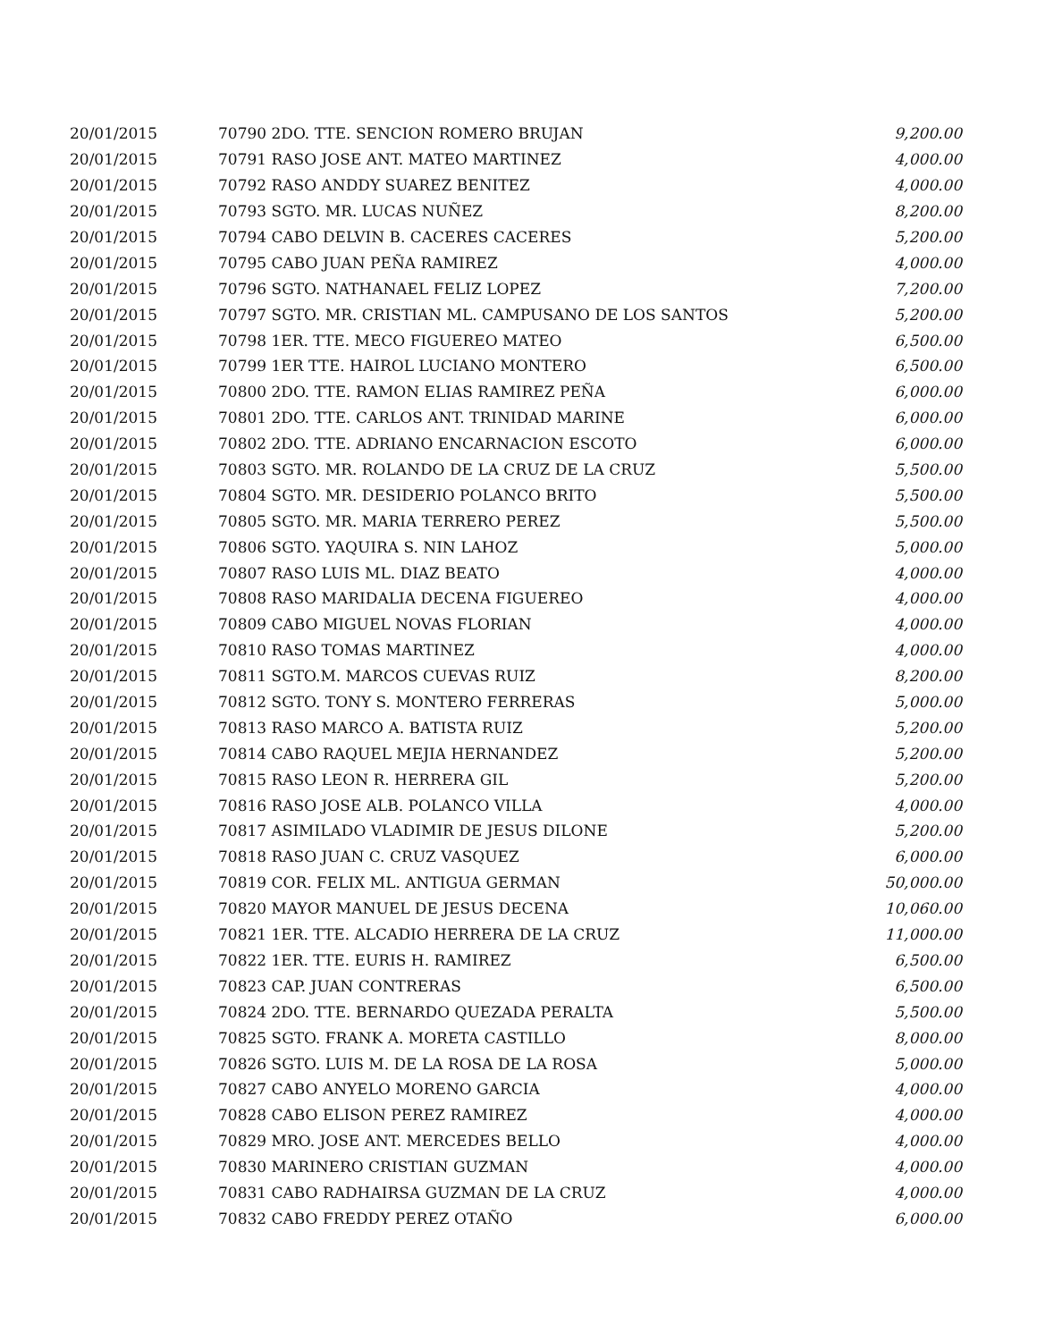| 20/01/2015 | 70790 2DO. TTE. SENCION ROMERO BRUJAN | 9,200.00 |
| 20/01/2015 | 70791 RASO JOSE ANT. MATEO MARTINEZ | 4,000.00 |
| 20/01/2015 | 70792 RASO ANDDY SUAREZ BENITEZ | 4,000.00 |
| 20/01/2015 | 70793 SGTO. MR. LUCAS NUÑEZ | 8,200.00 |
| 20/01/2015 | 70794 CABO DELVIN B. CACERES CACERES | 5,200.00 |
| 20/01/2015 | 70795 CABO JUAN PEÑA RAMIREZ | 4,000.00 |
| 20/01/2015 | 70796 SGTO. NATHANAEL FELIZ LOPEZ | 7,200.00 |
| 20/01/2015 | 70797 SGTO. MR. CRISTIAN ML. CAMPUSANO DE LOS SANTOS | 5,200.00 |
| 20/01/2015 | 70798 1ER. TTE. MECO FIGUEREO MATEO | 6,500.00 |
| 20/01/2015 | 70799 1ER TTE. HAIROL LUCIANO MONTERO | 6,500.00 |
| 20/01/2015 | 70800 2DO. TTE. RAMON ELIAS RAMIREZ PEÑA | 6,000.00 |
| 20/01/2015 | 70801 2DO. TTE. CARLOS ANT. TRINIDAD MARINE | 6,000.00 |
| 20/01/2015 | 70802 2DO. TTE. ADRIANO ENCARNACION ESCOTO | 6,000.00 |
| 20/01/2015 | 70803 SGTO. MR. ROLANDO DE LA CRUZ DE LA CRUZ | 5,500.00 |
| 20/01/2015 | 70804 SGTO. MR. DESIDERIO POLANCO BRITO | 5,500.00 |
| 20/01/2015 | 70805 SGTO. MR. MARIA TERRERO PEREZ | 5,500.00 |
| 20/01/2015 | 70806 SGTO. YAQUIRA S. NIN LAHOZ | 5,000.00 |
| 20/01/2015 | 70807 RASO LUIS ML. DIAZ BEATO | 4,000.00 |
| 20/01/2015 | 70808 RASO MARIDALIA DECENA FIGUEREO | 4,000.00 |
| 20/01/2015 | 70809 CABO MIGUEL NOVAS FLORIAN | 4,000.00 |
| 20/01/2015 | 70810 RASO TOMAS MARTINEZ | 4,000.00 |
| 20/01/2015 | 70811 SGTO.M. MARCOS CUEVAS RUIZ | 8,200.00 |
| 20/01/2015 | 70812 SGTO. TONY S. MONTERO FERRERAS | 5,000.00 |
| 20/01/2015 | 70813 RASO MARCO A. BATISTA RUIZ | 5,200.00 |
| 20/01/2015 | 70814 CABO RAQUEL MEJIA HERNANDEZ | 5,200.00 |
| 20/01/2015 | 70815 RASO LEON R. HERRERA GIL | 5,200.00 |
| 20/01/2015 | 70816 RASO JOSE ALB. POLANCO VILLA | 4,000.00 |
| 20/01/2015 | 70817 ASIMILADO VLADIMIR DE JESUS DILONE | 5,200.00 |
| 20/01/2015 | 70818 RASO JUAN C. CRUZ VASQUEZ | 6,000.00 |
| 20/01/2015 | 70819 COR. FELIX ML. ANTIGUA GERMAN | 50,000.00 |
| 20/01/2015 | 70820 MAYOR MANUEL DE JESUS DECENA | 10,060.00 |
| 20/01/2015 | 70821 1ER. TTE. ALCADIO HERRERA DE LA CRUZ | 11,000.00 |
| 20/01/2015 | 70822 1ER. TTE. EURIS H. RAMIREZ | 6,500.00 |
| 20/01/2015 | 70823 CAP. JUAN CONTRERAS | 6,500.00 |
| 20/01/2015 | 70824 2DO. TTE. BERNARDO QUEZADA PERALTA | 5,500.00 |
| 20/01/2015 | 70825 SGTO. FRANK A. MORETA CASTILLO | 8,000.00 |
| 20/01/2015 | 70826 SGTO. LUIS M. DE LA ROSA DE LA ROSA | 5,000.00 |
| 20/01/2015 | 70827 CABO ANYELO MORENO GARCIA | 4,000.00 |
| 20/01/2015 | 70828 CABO ELISON PEREZ RAMIREZ | 4,000.00 |
| 20/01/2015 | 70829 MRO. JOSE ANT. MERCEDES BELLO | 4,000.00 |
| 20/01/2015 | 70830 MARINERO CRISTIAN GUZMAN | 4,000.00 |
| 20/01/2015 | 70831 CABO RADHAIRSA GUZMAN DE LA CRUZ | 4,000.00 |
| 20/01/2015 | 70832 CABO FREDDY PEREZ OTAÑO | 6,000.00 |